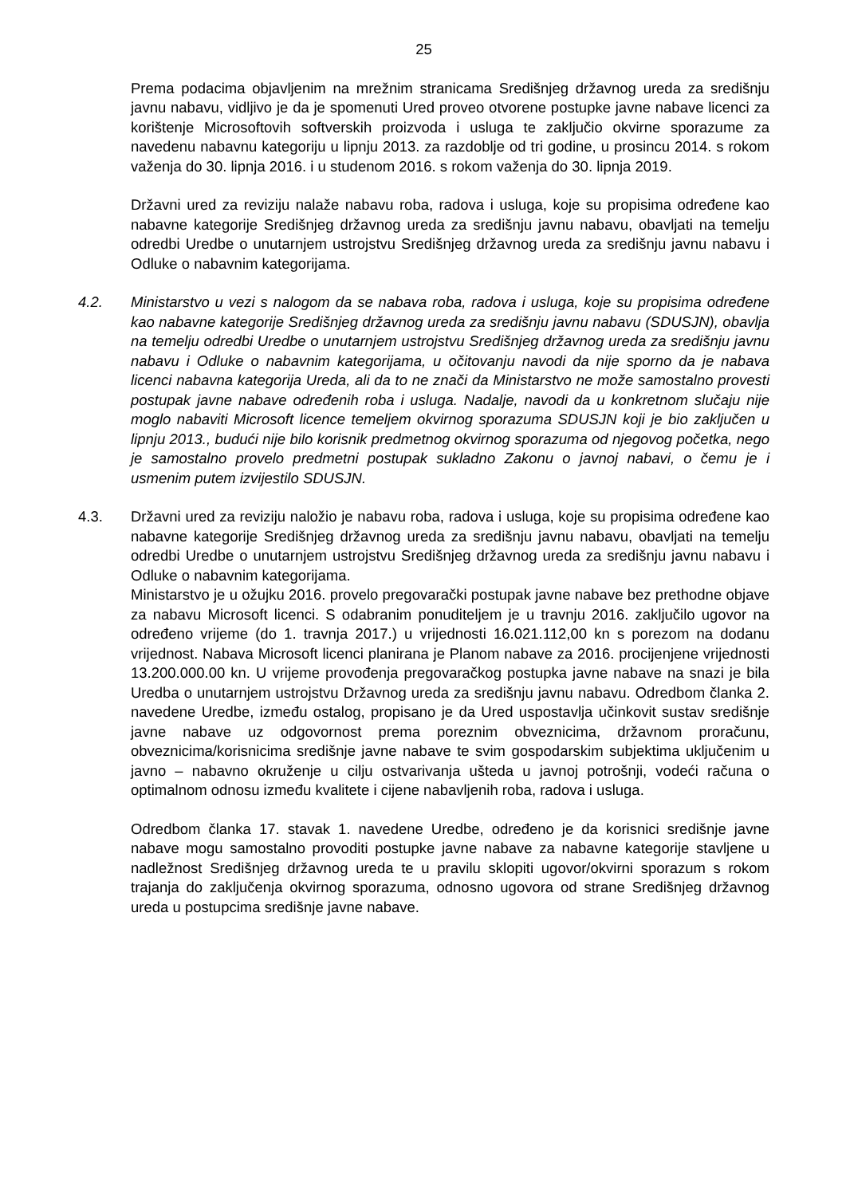25
Prema podacima objavljenim na mrežnim stranicama Središnjeg državnog ureda za središnju javnu nabavu, vidljivo je da je spomenuti Ured proveo otvorene postupke javne nabave licenci za korištenje Microsoftovih softverskih proizvoda i usluga te zaključio okvirne sporazume za navedenu nabavnu kategoriju u lipnju 2013. za razdoblje od tri godine, u prosincu 2014. s rokom važenja do 30. lipnja 2016. i u studenom 2016. s rokom važenja do 30. lipnja 2019.
Državni ured za reviziju nalaže nabavu roba, radova i usluga, koje su propisima određene kao nabavne kategorije Središnjeg državnog ureda za središnju javnu nabavu, obavljati na temelju odredbi Uredbe o unutarnjem ustrojstvu Središnjeg državnog ureda za središnju javnu nabavu i Odluke o nabavnim kategorijama.
4.2. Ministarstvo u vezi s nalogom da se nabava roba, radova i usluga, koje su propisima određene kao nabavne kategorije Središnjeg državnog ureda za središnju javnu nabavu (SDUSJN), obavlja na temelju odredbi Uredbe o unutarnjem ustrojstvu Središnjeg državnog ureda za središnju javnu nabavu i Odluke o nabavnim kategorijama, u očitovanju navodi da nije sporno da je nabava licenci nabavna kategorija Ureda, ali da to ne znači da Ministarstvo ne može samostalno provesti postupak javne nabave određenih roba i usluga. Nadalje, navodi da u konkretnom slučaju nije moglo nabaviti Microsoft licence temeljem okvirnog sporazuma SDUSJN koji je bio zaključen u lipnju 2013., budući nije bilo korisnik predmetnog okvirnog sporazuma od njegovog početka, nego je samostalno provelo predmetni postupak sukladno Zakonu o javnoj nabavi, o čemu je i usmenim putem izvijestilo SDUSJN.
4.3. Državni ured za reviziju naložio je nabavu roba, radova i usluga, koje su propisima određene kao nabavne kategorije Središnjeg državnog ureda za središnju javnu nabavu, obavljati na temelju odredbi Uredbe o unutarnjem ustrojstvu Središnjeg državnog ureda za središnju javnu nabavu i Odluke o nabavnim kategorijama.
Ministarstvo je u ožujku 2016. provelo pregovarački postupak javne nabave bez prethodne objave za nabavu Microsoft licenci. S odabranim ponuditeljem je u travnju 2016. zaključilo ugovor na određeno vrijeme (do 1. travnja 2017.) u vrijednosti 16.021.112,00 kn s porezom na dodanu vrijednost. Nabava Microsoft licenci planirana je Planom nabave za 2016. procijenjene vrijednosti 13.200.000.00 kn. U vrijeme provođenja pregovaračkog postupka javne nabave na snazi je bila Uredba o unutarnjem ustrojstvu Državnog ureda za središnju javnu nabavu. Odredbom članka 2. navedene Uredbe, između ostalog, propisano je da Ured uspostavlja učinkovit sustav središnje javne nabave uz odgovornost prema poreznim obveznicima, državnom proračunu, obveznicima/korisnicima središnje javne nabave te svim gospodarskim subjektima uključenim u javno – nabavno okruženje u cilju ostvarivanja ušteda u javnoj potrošnji, vodeći računa o optimalnom odnosu između kvalitete i cijene nabavljenih roba, radova i usluga.
Odredbom članka 17. stavak 1. navedene Uredbe, određeno je da korisnici središnje javne nabave mogu samostalno provoditi postupke javne nabave za nabavne kategorije stavljene u nadležnost Središnjeg državnog ureda te u pravilu sklopiti ugovor/okvirni sporazum s rokom trajanja do zaključenja okvirnog sporazuma, odnosno ugovora od strane Središnjeg državnog ureda u postupcima središnje javne nabave.